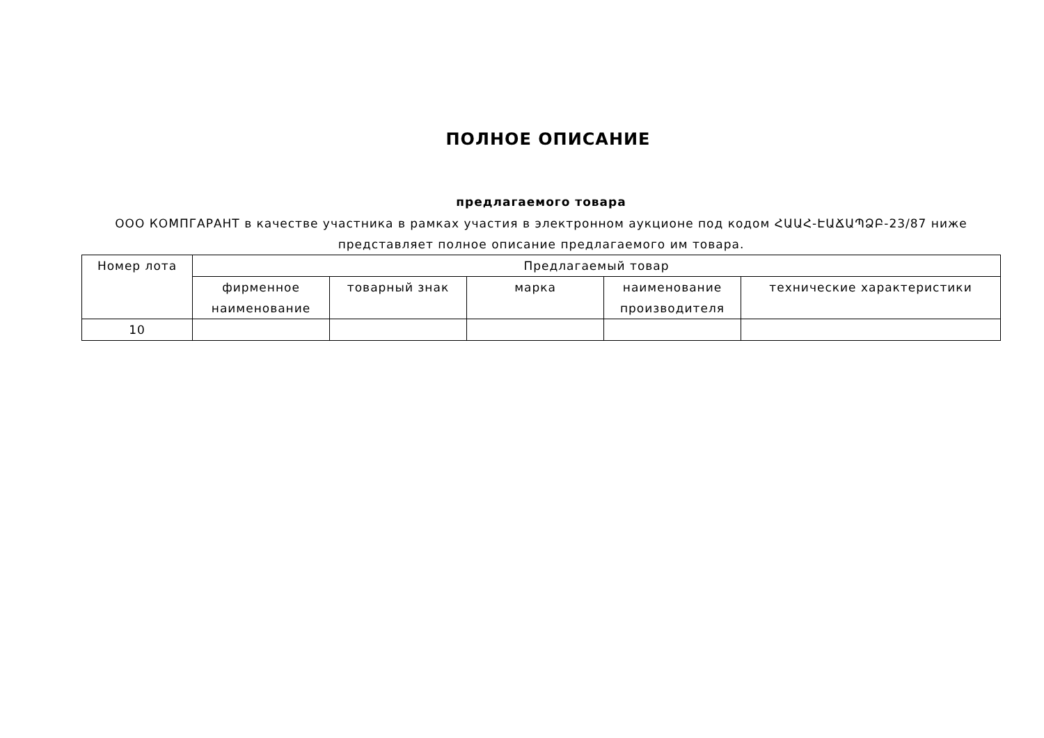ПОЛНОЕ ОПИСАНИЕ
предлагаемого товара
ООО КОМПГАРАНТ в качестве участника в рамках участия в электронном аукционе под кодом ՀԱԱՀ-ԷԱՃԱՊՁԲ-23/87 ниже представляет полное описание предлагаемого им товара.
| Номер лота | Предлагаемый товар | | | | |
| --- | --- | --- | --- | --- | --- |
| | фирменное наименование | товарный знак | марка | наименование производителя | технические характеристики |
| 10 | | | | | |